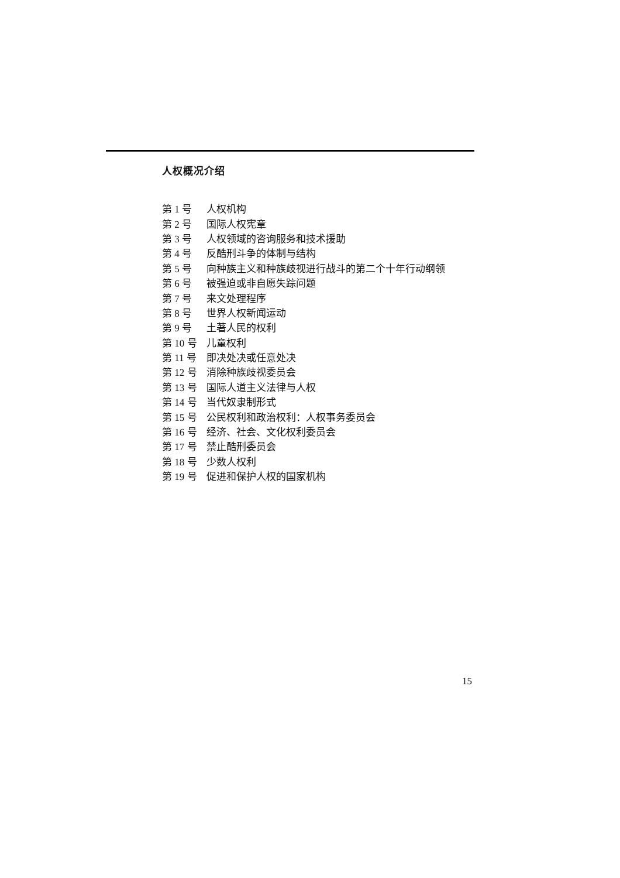人权概况介绍
| 第 1 号 | 人权机构 |
| 第 2 号 | 国际人权宪章 |
| 第 3 号 | 人权领域的咨询服务和技术援助 |
| 第 4 号 | 反酷刑斗争的体制与结构 |
| 第 5 号 | 向种族主义和种族歧视进行战斗的第二个十年行动纲领 |
| 第 6 号 | 被强迫或非自愿失踪问题 |
| 第 7 号 | 来文处理程序 |
| 第 8 号 | 世界人权新闻运动 |
| 第 9 号 | 土著人民的权利 |
| 第 10 号 | 儿童权利 |
| 第 11 号 | 即决处决或任意处决 |
| 第 12 号 | 消除种族歧视委员会 |
| 第 13 号 | 国际人道主义法律与人权 |
| 第 14 号 | 当代奴隶制形式 |
| 第 15 号 | 公民权利和政治权利：人权事务委员会 |
| 第 16 号 | 经济、社会、文化权利委员会 |
| 第 17 号 | 禁止酷刑委员会 |
| 第 18 号 | 少数人权利 |
| 第 19 号 | 促进和保护人权的国家机构 |
15